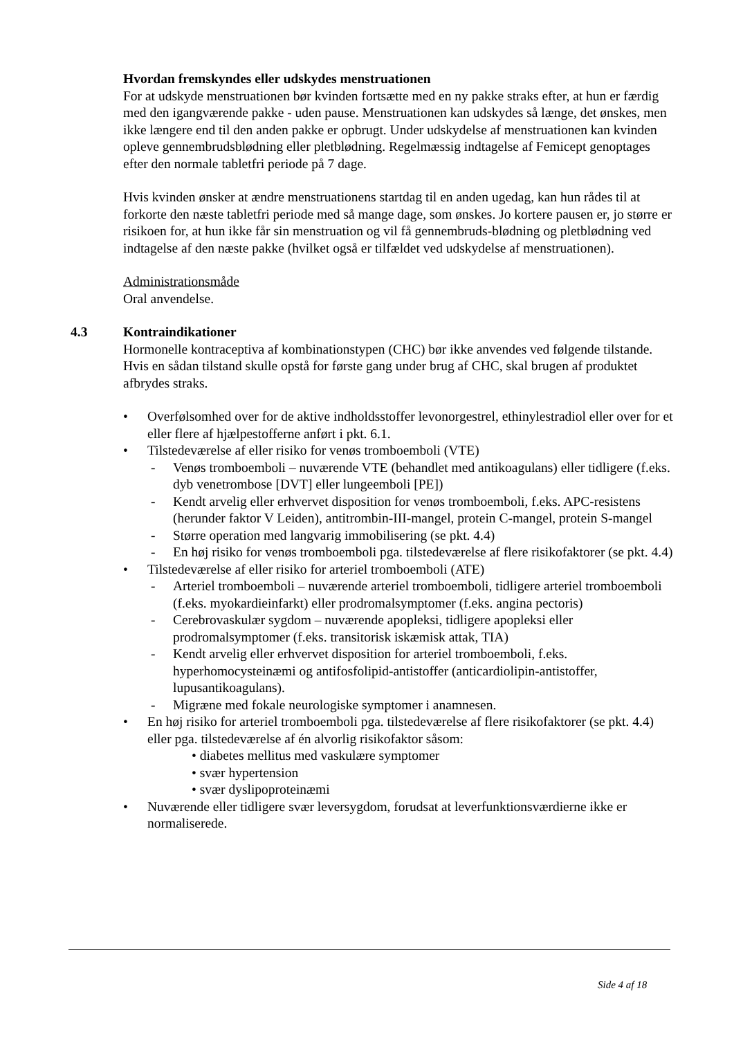Hvordan fremskyndes eller udskydes menstruationen
For at udskyde menstruationen bør kvinden fortsætte med en ny pakke straks efter, at hun er færdig med den igangværende pakke - uden pause. Menstruationen kan udskydes så længe, det ønskes, men ikke længere end til den anden pakke er opbrugt. Under udskydelse af menstruationen kan kvinden opleve gennembrudsblødning eller pletblødning. Regelmæssig indtagelse af Femicept genoptages efter den normale tabletfri periode på 7 dage.
Hvis kvinden ønsker at ændre menstruationens startdag til en anden ugedag, kan hun rådes til at forkorte den næste tabletfri periode med så mange dage, som ønskes. Jo kortere pausen er, jo større er risikoen for, at hun ikke får sin menstruation og vil få gennembruds-blødning og pletblødning ved indtagelse af den næste pakke (hvilket også er tilfældet ved udskydelse af menstruationen).
Administrationsmåde
Oral anvendelse.
4.3 Kontraindikationer
Hormonelle kontraceptiva af kombinationstypen (CHC) bør ikke anvendes ved følgende tilstande. Hvis en sådan tilstand skulle opstå for første gang under brug af CHC, skal brugen af produktet afbrydes straks.
• Overfølsomhed over for de aktive indholdsstoffer levonorgestrel, ethinylestradiol eller over for et eller flere af hjælpestofferne anført i pkt. 6.1.
• Tilstedeværelse af eller risiko for venøs tromboemboli (VTE)
- Venøs tromboemboli – nuværende VTE (behandlet med antikoagulans) eller tidligere (f.eks. dyb venetrombose [DVT] eller lungeemboli [PE])
- Kendt arvelig eller erhvervet disposition for venøs tromboemboli, f.eks. APC-resistens (herunder faktor V Leiden), antitrombin-III-mangel, protein C-mangel, protein S-mangel
- Større operation med langvarig immobilisering (se pkt. 4.4)
- En høj risiko for venøs tromboemboli pga. tilstedeværelse af flere risikofaktorer (se pkt. 4.4)
• Tilstedeværelse af eller risiko for arteriel tromboemboli (ATE)
- Arteriel tromboemboli – nuværende arteriel tromboemboli, tidligere arteriel tromboemboli (f.eks. myokardieinfarkt) eller prodromalsymptomer (f.eks. angina pectoris)
- Cerebrovaskulær sygdom – nuværende apopleksi, tidligere apopleksi eller prodromalsymptomer (f.eks. transitorisk iskæmisk attak, TIA)
- Kendt arvelig eller erhvervet disposition for arteriel tromboemboli, f.eks. hyperhomocysteinæmi og antifosfolipid-antistoffer (anticardiolipin-antistoffer, lupusantikoagulans).
- Migræne med fokale neurologiske symptomer i anamnesen.
• En høj risiko for arteriel tromboemboli pga. tilstedeværelse af flere risikofaktorer (se pkt. 4.4) eller pga. tilstedeværelse af én alvorlig risikofaktor såsom:
• diabetes mellitus med vaskulære symptomer
• svær hypertension
• svær dyslipoproteinæmi
• Nuværende eller tidligere svær leversygdom, forudsat at leverfunktionsværdierne ikke er normaliserede.
Side 4 af 18